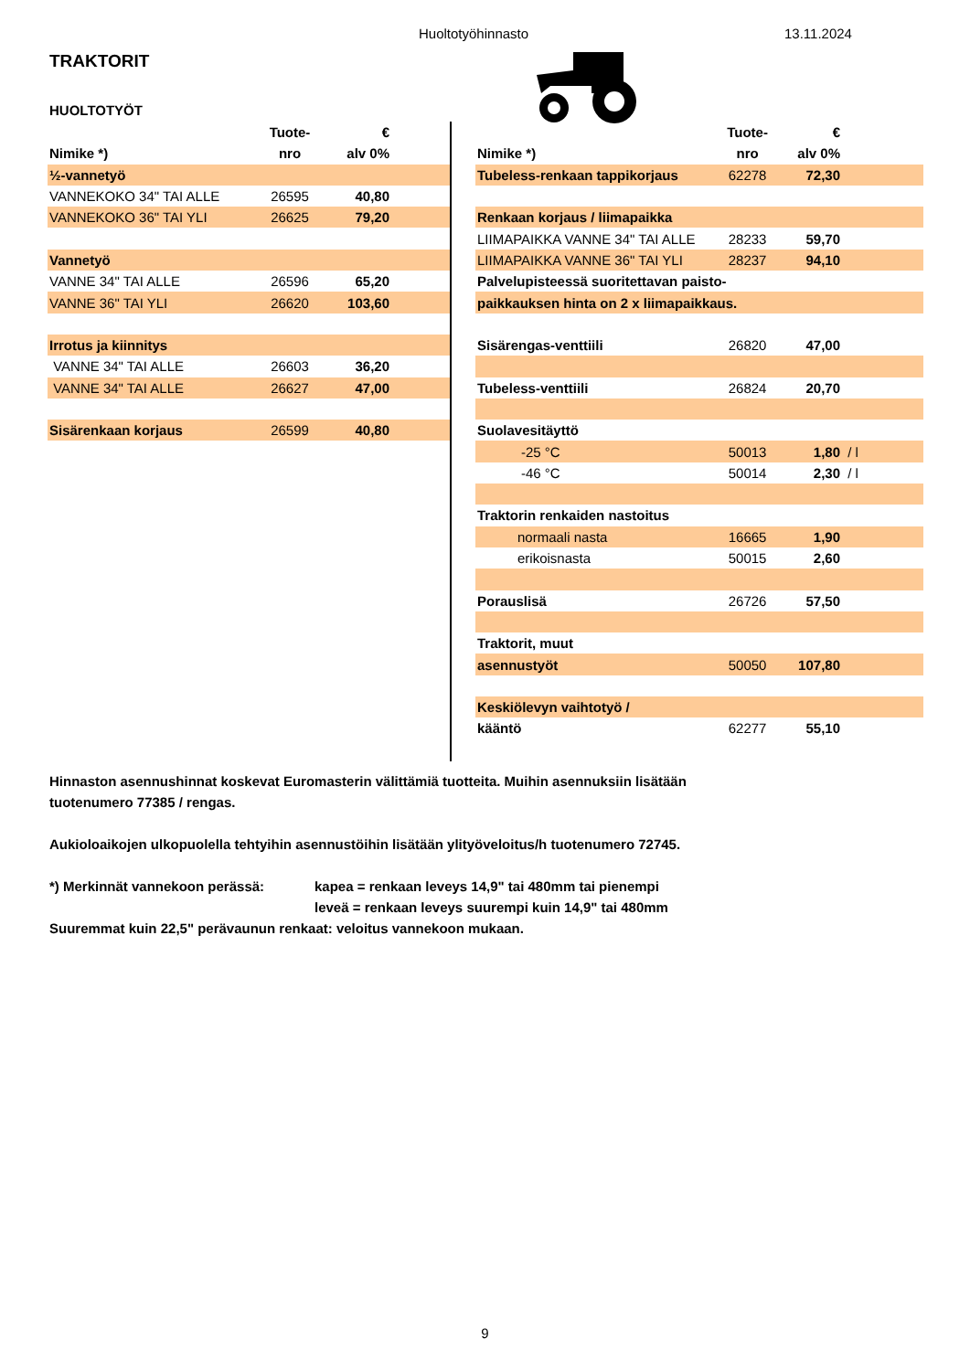Huoltotyöhinnasto 13.11.2024
TRAKTORIT
HUOLTOTYÖT
| | Tuote- | € | |
| --- | --- | --- | --- |
| Nimike *) | nro | alv 0% | |
| ½-vannetyö | | | |
| VANNEKOKO 34" TAI ALLE | 26595 | 40,80 | |
| VANNEKOKO 36" TAI YLI | 26625 | 79,20 | |
| Vannetyö | | | |
| VANNE 34" TAI ALLE | 26596 | 65,20 | |
| VANNE 36" TAI YLI | 26620 | 103,60 | |
| Irrotus ja kiinnitys | | | |
| VANNE 34" TAI ALLE | 26603 | 36,20 | |
| VANNE 34" TAI ALLE | 26627 | 47,00 | |
| Sisärenkaan korjaus | 26599 | 40,80 | |
| | Tuote- | € | |
| --- | --- | --- | --- |
| Nimike *) | nro | alv 0% | |
| Tubeless-renkaan tappikorjaus | 62278 | 72,30 | |
| Renkaan korjaus / liimapaikka | | | |
| LIIMAPAIKKA VANNE 34" TAI ALLE | 28233 | 59,70 | |
| LIIMAPAIKKA VANNE 36" TAI YLI | 28237 | 94,10 | |
| Palvelupisteessä suoritettavan paisto- | | | |
| paikkauksen hinta on 2 x liimapaikkaus. | | | |
| Sisärengas-venttiili | 26820 | 47,00 | |
| Tubeless-venttiili | 26824 | 20,70 | |
| Suolavesitäyttö | | | |
| -25 °C | 50013 | 1,80 | / l |
| -46 °C | 50014 | 2,30 | / l |
| Traktorin renkaiden nastoitus | | | |
| normaali nasta | 16665 | 1,90 | |
| erikoisnasta | 50015 | 2,60 | |
| Porauslisä | 26726 | 57,50 | |
| Traktorit, muut | | | |
| asennustyöt | 50050 | 107,80 | |
| Keskiölevyn vaihtotyö / | | | |
| kääntö | 62277 | 55,10 | |
Hinnaston asennushinnat koskevat Euromasterin välittämiä tuotteita. Muihin asennuksiin lisätään
tuotenumero 77385 / rengas.
Aukioloaikojen ulkopuolella tehtyihin asennustöihin lisätään ylityöveloitus/h tuotenumero 72745.
*) Merkinnät vannekoon perässä: kapea = renkaan leveys 14,9" tai 480mm tai pienempi
leveä = renkaan leveys suurempi kuin 14,9" tai 480mm
Suuremmat kuin 22,5" perävaunun renkaat: veloitus vannekoon mukaan.
9